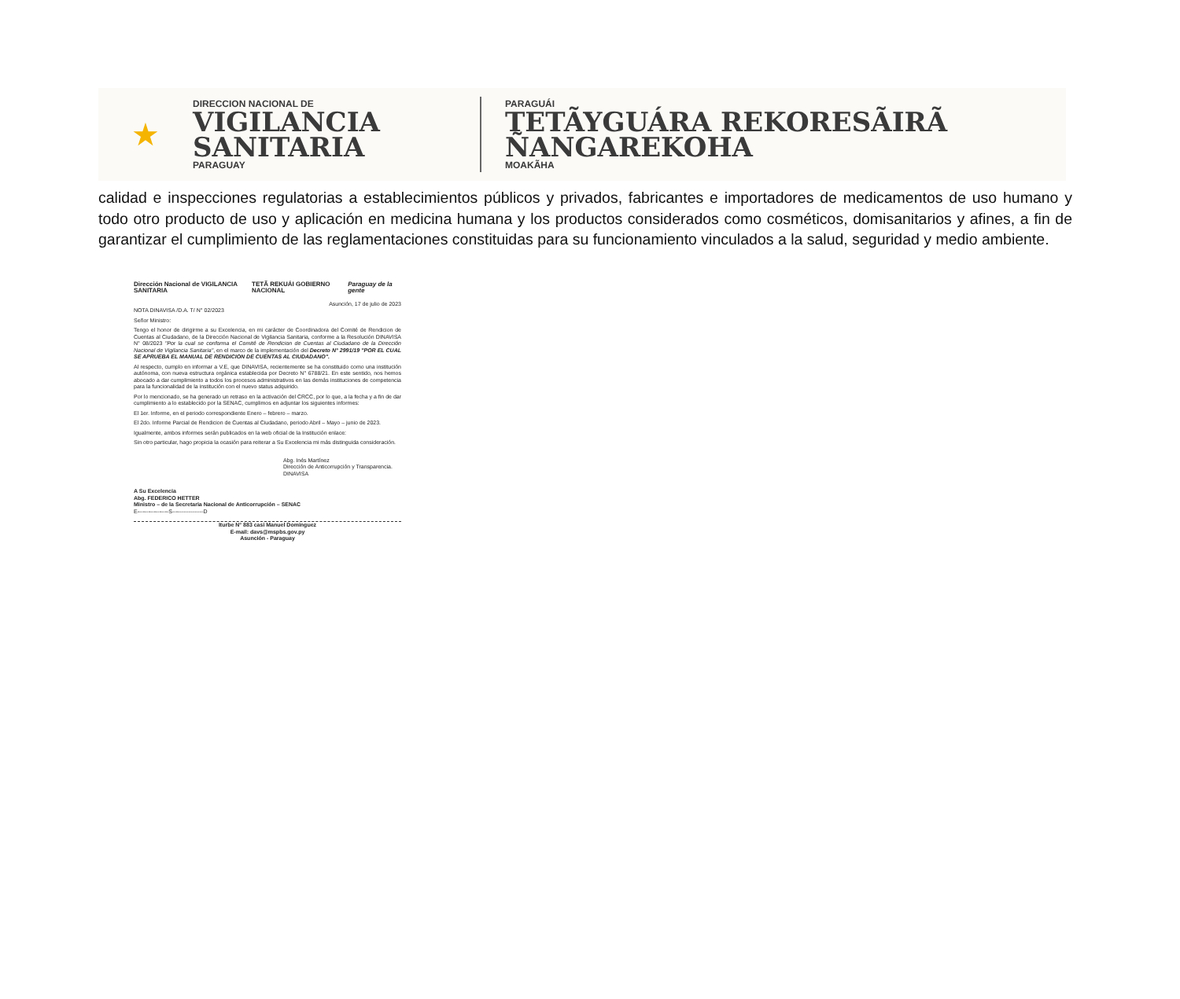★
DIRECCION NACIONAL DE
VIGILANCIA
SANITARIA
PARAGUAY
PARAGUÁI
TETÃYGUÁRA REKORESÃIRÃ
ÑANGAREKOHA
MOAKÃHA
calidad e inspecciones regulatorias a establecimientos públicos y privados, fabricantes e importadores de medicamentos de uso humano y todo otro producto de uso y aplicación en medicina humana y los productos considerados como cosméticos, domisanitarios y afines, a fin de garantizar el cumplimiento de las reglamentaciones constituidas para su funcionamiento vinculados a la salud, seguridad y medio ambiente.
Dirección Nacional de VIGILANCIA SANITARIA TETÃ REKUÁI GOBIERNO NACIONAL Paraguay de la gente
Asunción, 17 de julio de 2023
NOTA DINAVISA /D.A. T/ N° 02/2023
Señor Ministro:
Tengo el honor de dirigirme a su Excelencia, en mi carácter de Coordinadora del Comité de Rendicion de Cuentas al Ciudadano, de la Dirección Nacional de Vigilancia Sanitaria, conforme a la Resolución DINAVISA N° 08/2023 "Por la cual se conforma el Comité de Rendicion de Cuentas al Ciudadano de la Dirección Nacional de Vigilancia Sanitaria", en el marco de la implementación del Decreto N° 2991/19 "POR EL CUAL SE APRUEBA EL MANUAL DE RENDICION DE CUENTAS AL CIUDADANO".
Al respecto, cumplo en informar a V.E, que DINAVISA, recientemente se ha constituido como una institución autónoma, con nueva estructura orgánica establecida por Decreto N° 6788/21. En este sentido, nos hemos abocado a dar cumplimiento a todos los procesos administrativos en las demás instituciones de competencia para la funcionalidad de la institución con el nuevo status adquirido.
Por lo mencionado, se ha generado un retraso en la activación del CRCC, por lo que, a la fecha y a fin de dar cumplimiento a lo establecido por la SENAC, cumplimos en adjuntar los siguientes informes:
El 1er. Informe, en el periodo correspondiente Enero – febrero – marzo.
El 2do. Informe Parcial de Rendicion de Cuentas al Ciudadano, periodo Abril – Mayo – junio de 2023.
Igualmente, ambos informes serán publicados en la web oficial de la Institución enlace:
Sin otro particular, hago propicia la ocasión para reiterar a Su Excelencia mi más distinguida consideración.
Abg. Inés Martínez
Dirección de Anticorrupción y Transparencia.
DINAVISA
A Su Excelencia
Abg. FEDERICO HETTER
Ministro – de la Secretaria Nacional de Anticorrupción – SENAC
E-----------------S-----------------D
Iturbe N° 883 casi Manuel Dominguez
E-mail: davs@mspbs.gov.py
Asunción - Paraguay